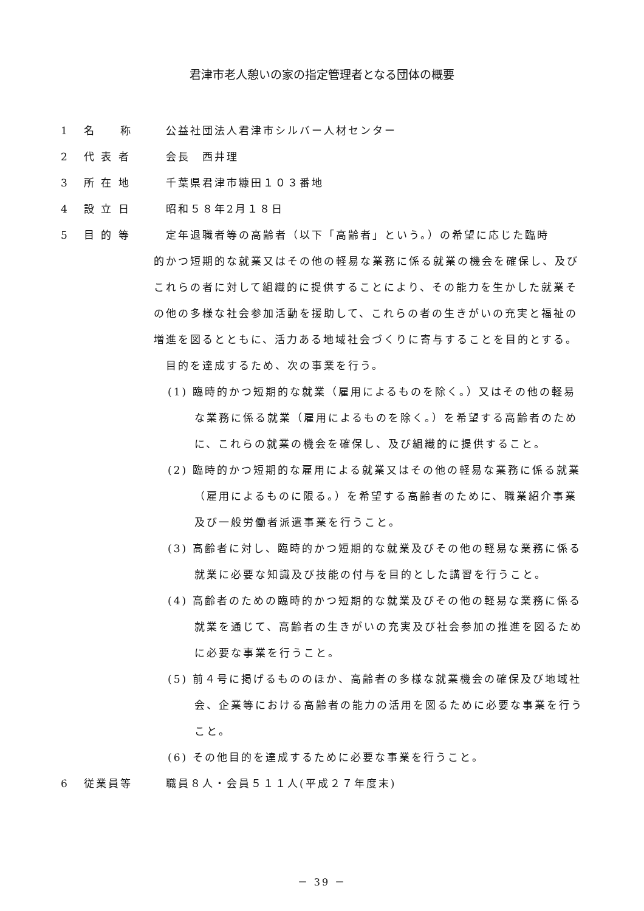君津市老人憩いの家の指定管理者となる団体の概要
1 名　　称 公益社団法人君津市シルバー人材センター
2 代 表 者 会長　西井理
3 所 在 地 千葉県君津市糠田１０３番地
4 設 立 日 昭和５８年2月１８日
5 目 的 等 定年退職者等の高齢者（以下「高齢者」という。）の希望に応じた臨時
的かつ短期的な就業又はその他の軽易な業務に係る就業の機会を確保し、及びこれらの者に対して組織的に提供することにより、その能力を生かした就業その他の多様な社会参加活動を援助して、これらの者の生きがいの充実と福祉の増進を図るとともに、活力ある地域社会づくりに寄与することを目的とする。
目的を達成するため、次の事業を行う。
(1) 臨時的かつ短期的な就業（雇用によるものを除く。）又はその他の軽易な業務に係る就業（雇用によるものを除く。）を希望する高齢者のために、これらの就業の機会を確保し、及び組織的に提供すること。
(2) 臨時的かつ短期的な雇用による就業又はその他の軽易な業務に係る就業（雇用によるものに限る。）を希望する高齢者のために、職業紹介事業及び一般労働者派遣事業を行うこと。
(3) 高齢者に対し、臨時的かつ短期的な就業及びその他の軽易な業務に係る就業に必要な知識及び技能の付与を目的とした講習を行うこと。
(4) 高齢者のための臨時的かつ短期的な就業及びその他の軽易な業務に係る就業を通じて、高齢者の生きがいの充実及び社会参加の推進を図るために必要な事業を行うこと。
(5) 前４号に掲げるもののほか、高齢者の多様な就業機会の確保及び地域社会、企業等における高齢者の能力の活用を図るために必要な事業を行うこと。
(6) その他目的を達成するために必要な事業を行うこと。
6 従業員等 職員８人・会員５１１人(平成２７年度末)
－ 39 －